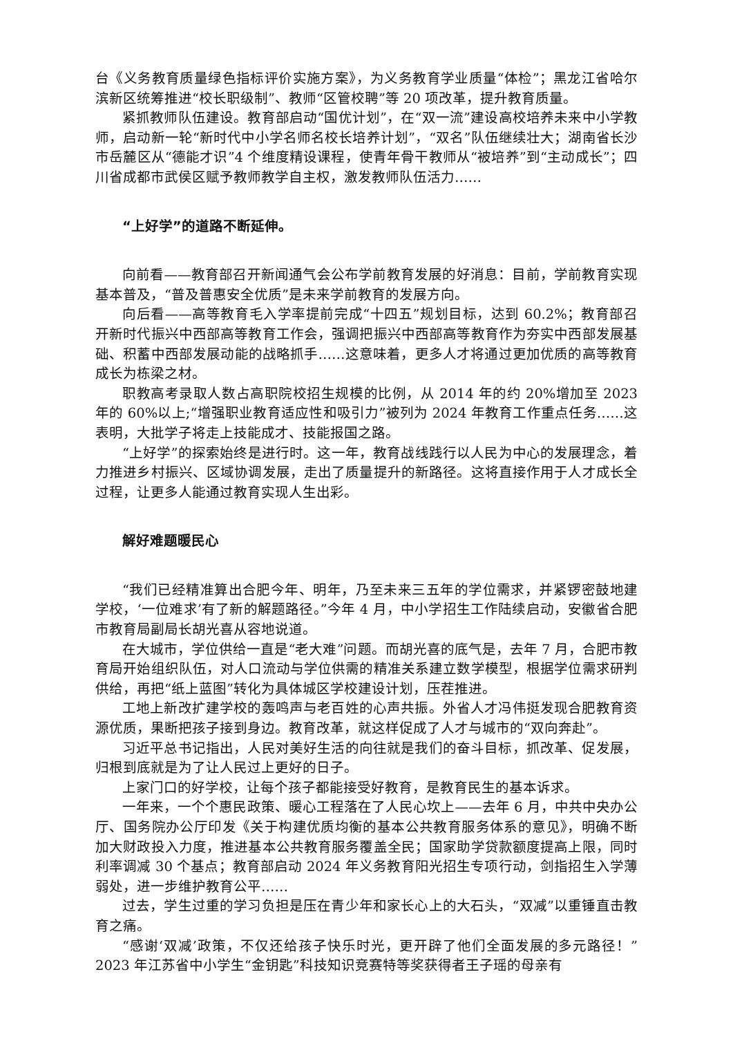台《义务教育质量绿色指标评价实施方案》，为义务教育学业质量“体检”；黑龙江省哈尔滨新区统筹推进“校长职级制”、教师“区管校聘”等 20 项改革，提升教育质量。
紧抓教师队伍建设。教育部启动“国优计划”，在“双一流”建设高校培养未来中小学教师，启动新一轮“新时代中小学名师名校长培养计划”，“双名”队伍继续壮大；湖南省长沙市岳麓区从“德能才识”4 个维度精设课程，使青年骨干教师从“被培养”到“主动成长”；四川省成都市武侯区赋予教师教学自主权，激发教师队伍活力……
“上好学”的道路不断延伸。
向前看——教育部召开新闻通气会公布学前教育发展的好消息：目前，学前教育实现基本普及，“普及普惠安全优质”是未来学前教育的发展方向。
向后看——高等教育毛入学率提前完成“十四五”规划目标，达到 60.2%；教育部召开新时代振兴中西部高等教育工作会，强调把振兴中西部高等教育作为夯实中西部发展基础、积蓄中西部发展动能的战略抓手……这意味着，更多人才将通过更加优质的高等教育成长为栋梁之材。
职教高考录取人数占高职院校招生规模的比例，从 2014 年的约 20%增加至 2023 年的 60%以上;“增强职业教育适应性和吸引力”被列为 2024 年教育工作重点任务……这表明，大批学子将走上技能成才、技能报国之路。
“上好学”的探索始终是进行时。这一年，教育战线践行以人民为中心的发展理念，着力推进乡村振兴、区域协调发展，走出了质量提升的新路径。这将直接作用于人才成长全过程，让更多人能通过教育实现人生出彩。
解好难题暖民心
“我们已经精准算出合肥今年、明年，乃至未来三五年的学位需求，并紧锣密鼓地建学校，‘一位难求’有了新的解题路径。”今年 4 月，中小学招生工作陆续启动，安徽省合肥市教育局副局长胡光喜从容地说道。
在大城市，学位供给一直是“老大难”问题。而胡光喜的底气是，去年 7 月，合肥市教育局开始组织队伍，对人口流动与学位供需的精准关系建立数学模型，根据学位需求研判供给，再把“纸上蓝图”转化为具体城区学校建设计划，压茬推进。
工地上新改扩建学校的轰鸣声与老百姓的心声共振。外省人才冯伟挺发现合肥教育资源优质，果断把孩子接到身边。教育改革，就这样促成了人才与城市的“双向奔赴”。
习近平总书记指出，人民对美好生活的向往就是我们的奋斗目标，抓改革、促发展，归根到底就是为了让人民过上更好的日子。
上家门口的好学校，让每个孩子都能接受好教育，是教育民生的基本诉求。
一年来，一个个惠民政策、暖心工程落在了人民心坎上——去年 6 月，中共中央办公厅、国务院办公厅印发《关于构建优质均衡的基本公共教育服务体系的意见》，明确不断加大财政投入力度，推进基本公共教育服务覆盖全民；国家助学贷款额度提高上限，同时利率调减 30 个基点；教育部启动 2024 年义务教育阳光招生专项行动，剑指招生入学薄弱处，进一步维护教育公平……
过去，学生过重的学习负担是压在青少年和家长心上的大石头，“双减”以重锤直击教育之痛。
“感谢‘双减’政策，不仅还给孩子快乐时光，更开辟了他们全面发展的多元路径！”2023 年江苏省中小学生“金钥匙”科技知识竞赛特等奖获得者王子瑶的母亲有